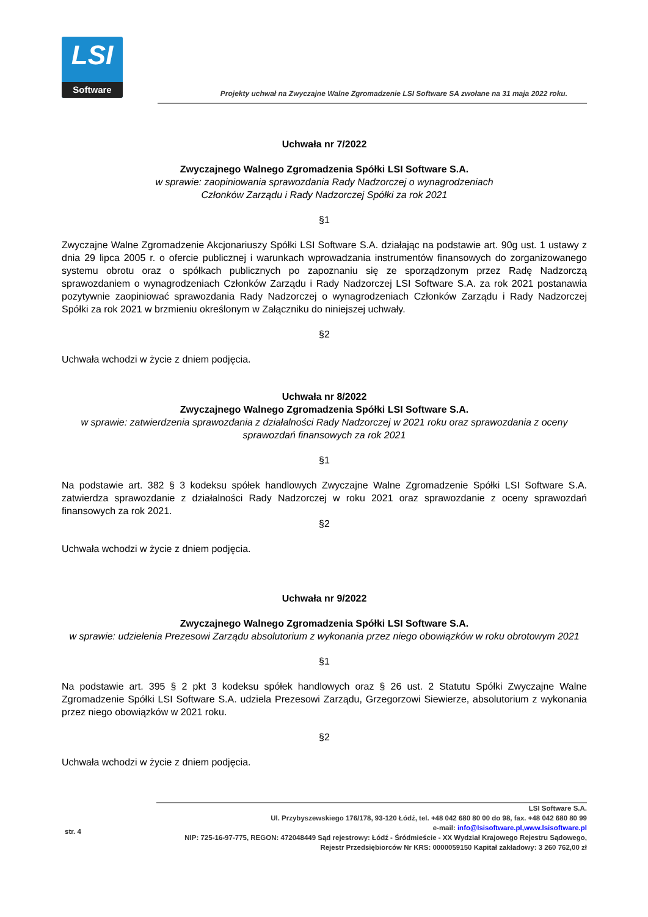LSI
Software
Projekty uchwał na Zwyczajne Walne Zgromadzenie LSI Software SA zwołane na 31 maja 2022 roku.
Uchwała nr 7/2022
Zwyczajnego Walnego Zgromadzenia Spółki LSI Software S.A.
w sprawie: zaopiniowania sprawozdania Rady Nadzorczej o wynagrodzeniach
Członków Zarządu i Rady Nadzorczej Spółki za rok 2021
§1
Zwyczajne Walne Zgromadzenie Akcjonariuszy Spółki LSI Software S.A. działając na podstawie art. 90g ust. 1 ustawy z dnia 29 lipca 2005 r. o ofercie publicznej i warunkach wprowadzania instrumentów finansowych do zorganizowanego systemu obrotu oraz o spółkach publicznych po zapoznaniu się ze sporządzonym przez Radę Nadzorczą sprawozdaniem o wynagrodzeniach Członków Zarządu i Rady Nadzorczej LSI Software S.A. za rok 2021 postanawia pozytywnie zaopiniować sprawozdania Rady Nadzorczej o wynagrodzeniach Członków Zarządu i Rady Nadzorczej Spółki za rok 2021 w brzmieniu określonym w Załączniku do niniejszej uchwały.
§2
Uchwała wchodzi w życie z dniem podjęcia.
Uchwała nr 8/2022
Zwyczajnego Walnego Zgromadzenia Spółki LSI Software S.A.
w sprawie: zatwierdzenia sprawozdania z działalności Rady Nadzorczej w 2021 roku oraz sprawozdania z oceny sprawozdań finansowych za rok 2021
§1
Na podstawie art. 382 § 3 kodeksu spółek handlowych Zwyczajne Walne Zgromadzenie Spółki LSI Software S.A. zatwierdza sprawozdanie z działalności Rady Nadzorczej w roku 2021 oraz sprawozdanie z oceny sprawozdań finansowych za rok 2021.
§2
Uchwała wchodzi w życie z dniem podjęcia.
Uchwała nr 9/2022
Zwyczajnego Walnego Zgromadzenia Spółki LSI Software S.A.
w sprawie: udzielenia Prezesowi Zarządu absolutorium z wykonania przez niego obowiązków w roku obrotowym 2021
§1
Na podstawie art. 395 § 2 pkt 3 kodeksu spółek handlowych oraz § 26 ust. 2 Statutu Spółki Zwyczajne Walne Zgromadzenie Spółki LSI Software S.A. udziela Prezesowi Zarządu, Grzegorzowi Siewierze, absolutorium z wykonania przez niego obowiązków w 2021 roku.
§2
Uchwała wchodzi w życie z dniem podjęcia.
str. 4
LSI Software S.A.
Ul. Przybyszewskiego 176/178, 93-120 Łódź, tel. +48 042 680 80 00 do 98, fax. +48 042 680 80 99
e-mail: info@lsisoftware.pl,www.lsisoftware.pl
NIP: 725-16-97-775, REGON: 472048449 Sąd rejestrowy: Łódź - Śródmieście - XX Wydział Krajowego Rejestru Sądowego,
Rejestr Przedsiębiorców Nr KRS: 0000059150 Kapitał zakładowy: 3 260 762,00 zł